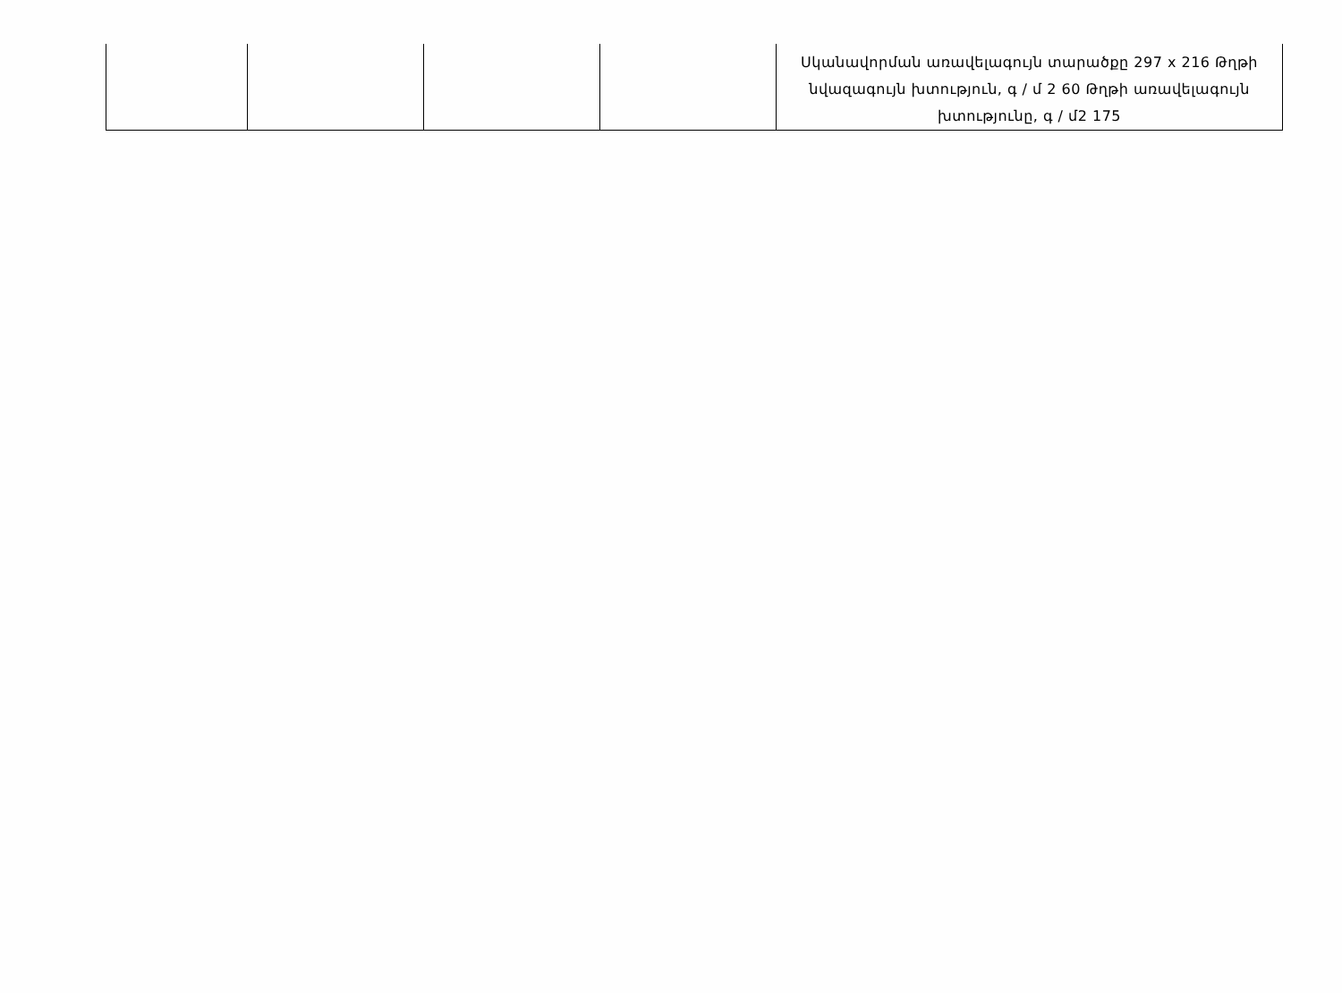| | | | | Սկանավորման առավելագույն տարածքը 297 x 216 Թղթի նվազագույն խտություն, գ / մ 2 60 Թղթի առավելագույն խտությունը, գ / մ2 175 |